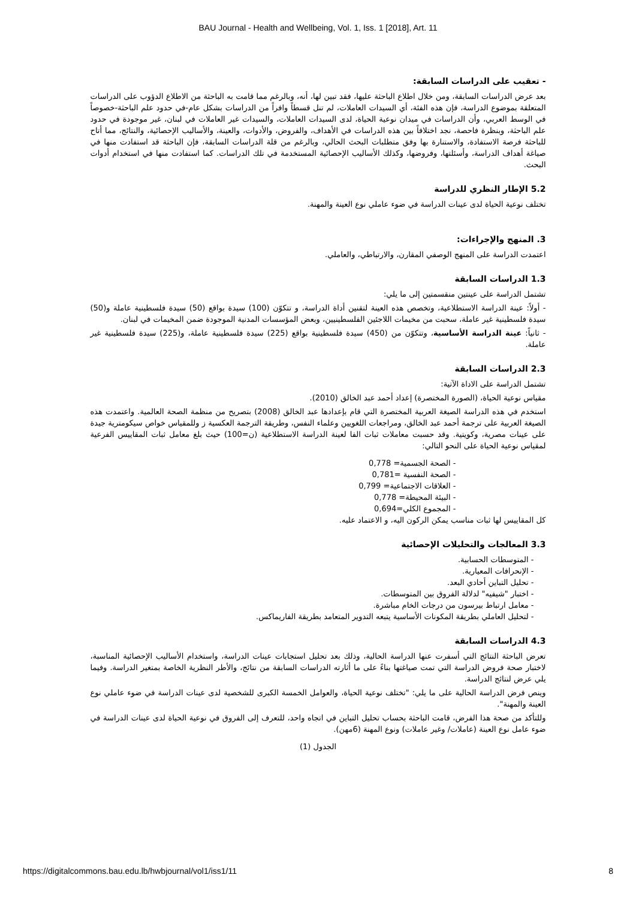BAU Journal - Health and Wellbeing, Vol. 1, Iss. 1 [2018], Art. 11
- تعقيب على الدراسات السابقة:
بعد عرض الدراسات السابقة، ومن خلال اطلاع الباحثة عليها، فقد تبين لها، أنه، وبالرغم مما قامت به الباحثة من الاطلاع الدؤوب على الدراسات المتعلقة بموضوع الدراسة، فإن هذه الفئة، أي السيدات العاملات، لم تنل قسطاً وافراً من الدراسات بشكل عام-في حدود علم الباحثة-خصوصاً في الوسط العربي، وأن الدراسات في ميدان نوعية الحياة، لدى السيدات العاملات، والسيدات غير العاملات في لبنان، غير موجودة في حدود علم الباحثة، وبنظرة فاحصة، نجد اختلافاً بين هذه الدراسات في الأهداف، والفروض، والأدوات، والعينة، والأساليب الإحصائية، والنتائج، مما أتاح للباحثة فرصة الاستفادة، والاستنارة بها وفق متطلبات البحث الحالي، وبالرغم من قلة الدراسات السابقة، فإن الباحثة قد استفادت منها في صياغة أهداف الدراسة، وأسئلتها، وفروضها، وكذلك الأساليب الإحصائية المستخدمة في تلك الدراسات. كما استفادت منها في استخدام أدوات البحث.
5.2 الإطار النظري للدراسة
تختلف نوعية الحياة لدى عينات الدراسة في ضوء عاملي نوع العينة والمهنة.
3. المنهج والإجراءات:
اعتمدت الدراسة على المنهج الوصفي المقارن، والارتباطي، والعاملي.
1.3 الدراسات السابقة
تشتمل الدراسة على عينتين منقسمتين إلى ما يلي:
- أولاً: عينة الدراسة الاستطلاعية، وتخصص هذه العينة لتقنين أداة الدراسة، و تتكوّن (100) سيدة بواقع (50) سيدة فلسطينية عاملة و(50) سيدة فلسطينية غير عاملة، سحبت من مخيمات اللاجئين الفلسطينيين، وبعض المؤسسات المدنية الموجودة ضمن المخيمات في لبنان.
- ثانياً: عينة الدراسة الأساسية، وتتكوّن من (450) سيدة فلسطينية بواقع (225) سيدة فلسطينية عاملة، و(225) سيدة فلسطينية غير عاملة.
2.3 الدراسات السابقة
تشتمل الدراسة على الاداة الآتية:
مقياس نوعية الحياة، (الصورة المختصرة) إعداد أحمد عبد الخالق (2010).
استخدم في هذه الدراسة الصيغة العربية المختصرة التي قام بإعدادها عبد الخالق (2008) بتصريح من منظمة الصحة العالمية. واعتمدت هذه الصيغة العربية على ترجمة أحمد عبد الخالق، ومراجعات اللغويين وعلماء النفس، وطريقة الترجمة العكسية ز وللمقياس خواص سيكومترية جيدة على عينات مصرية، وكويتية. وقد حسبت معاملات ثبات الفا لعينة الدراسة الاستطلاعية (ن=100) حيث بلغ معامل ثبات المقاييس الفرعية لمقياس نوعية الحياة على النحو التالي:
- الصحة الجسمية= 0,778
- الصحة النفسية =0,781
- العلاقات الاجتماعية= 0,799
- البيئة المحيطة= 0,778
- المجموع الكلي=0,694
كل المقاييس لها ثبات مناسب يمكن الركون اليه، و الاعتماد عليه.
3.3 المعالجات والتحليلات الإحصائية
- المتوسطات الحسابية.
- الإنحرافات المعيارية.
- تحليل التباين أحادي البعد.
- اختبار "شيفيه" لدلالة الفروق بين المتوسطات.
- معامل ارتباط بيرسون من درجات الخام مباشرة.
- لتحليل العاملي بطريقة المكونات الأساسية يتبعه التدوير المتعامد بطريقة الفاريماكس.
4.3 الدراسات السابقة
تعرض الباحثة النتائج التي أسفرت عنها الدراسة الحالية، وذلك بعد تحليل استجابات عينات الدراسة، واستخدام الأساليب الإحصائية المناسبة، لاختبار صحة فروض الدراسة التي تمت صياغتها بناءً على ما أثارته الدراسات السابقة من نتائج، والأطر النظرية الخاصة بمتغير الدراسة. وفيما يلي عرض لنتائج الدراسة.
وينص فرض الدراسة الحالية على ما يلي: "تختلف نوعية الحياة، والعوامل الخمسة الكبرى للشخصية لدى عينات الدراسة في ضوء عاملي نوع العينة والمهنة".
وللتأكد من صحة هذا الفرض، قامت الباحثة بحساب تحليل التباين في اتجاه واحد، للتعرف إلى الفروق في نوعية الحياة لدى عينات الدراسة في ضوء عامل نوع العينة (عاملات/ وغير عاملات) ونوع المهنة (6مهن).
الجدول (1)
https://digitalcommons.bau.edu.lb/hwbjournal/vol1/iss1/11 8